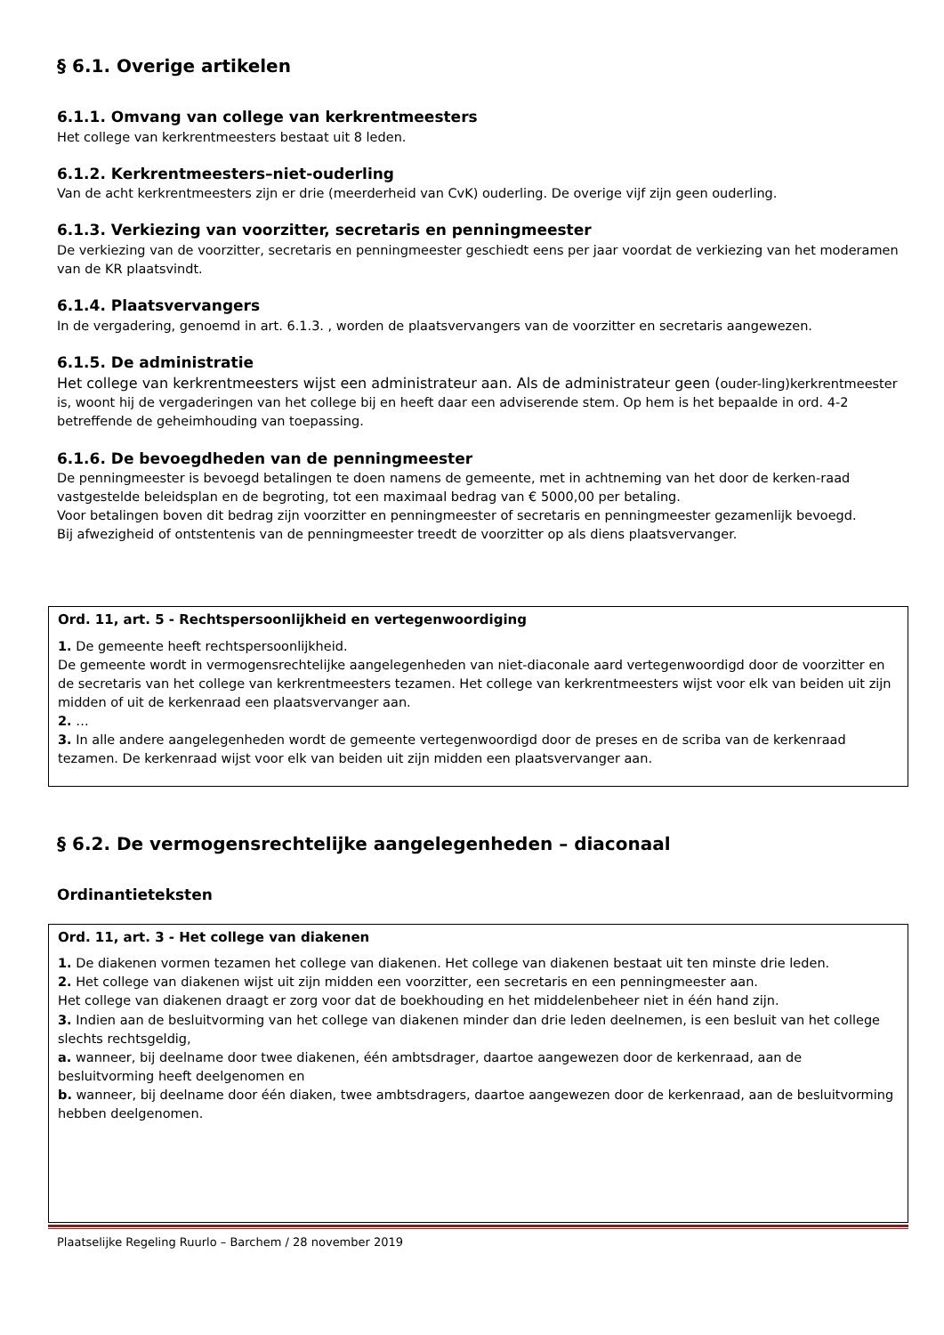§ 6.1. Overige artikelen
6.1.1. Omvang van college van kerkrentmeesters
Het college van kerkrentmeesters bestaat uit 8 leden.
6.1.2. Kerkrentmeesters–niet-ouderling
Van de acht kerkrentmeesters zijn er drie (meerderheid van CvK) ouderling. De overige vijf zijn geen ouderling.
6.1.3. Verkiezing van voorzitter, secretaris en penningmeester
De verkiezing van de voorzitter, secretaris en penningmeester geschiedt eens per jaar voordat de verkiezing van het moderamen van de KR plaatsvindt.
6.1.4. Plaatsvervangers
In de vergadering, genoemd in art. 6.1.3. , worden de plaatsvervangers van de voorzitter en secretaris aangewezen.
6.1.5. De administratie
Het college van kerkrentmeesters wijst een administrateur aan. Als de administrateur geen (ouder-ling)kerkrentmeester is, woont hij de vergaderingen van het college bij en heeft daar een adviserende stem. Op hem is het bepaalde in ord. 4-2 betreffende de geheimhouding van toepassing.
6.1.6. De bevoegdheden van de penningmeester
De penningmeester is bevoegd betalingen te doen namens de gemeente, met in achtneming van het door de kerken-raad vastgestelde beleidsplan en de begroting, tot een maximaal bedrag van € 5000,00 per betaling.
Voor betalingen boven dit bedrag zijn voorzitter en penningmeester of secretaris en penningmeester gezamenlijk bevoegd.
Bij afwezigheid of ontstentenis van de penningmeester treedt de voorzitter op als diens plaatsvervanger.
Ord. 11, art. 5 - Rechtspersoonlijkheid en vertegenwoordiging
1. De gemeente heeft rechtspersoonlijkheid.
De gemeente wordt in vermogensrechtelijke aangelegenheden van niet-diaconale aard vertegenwoordigd door de voorzitter en de secretaris van het college van kerkrentmeesters tezamen. Het college van kerkrentmeesters wijst voor elk van beiden uit zijn midden of uit de kerkenraad een plaatsvervanger aan.
2. …
3. In alle andere aangelegenheden wordt de gemeente vertegenwoordigd door de preses en de scriba van de kerkenraad tezamen. De kerkenraad wijst voor elk van beiden uit zijn midden een plaatsvervanger aan.
§ 6.2. De vermogensrechtelijke aangelegenheden – diaconaal
Ordinantieteksten
Ord. 11, art. 3 - Het college van diakenen
1. De diakenen vormen tezamen het college van diakenen. Het college van diakenen bestaat uit ten minste drie leden.
2. Het college van diakenen wijst uit zijn midden een voorzitter, een secretaris en een penningmeester aan.
Het college van diakenen draagt er zorg voor dat de boekhouding en het middelenbeheer niet in één hand zijn.
3. Indien aan de besluitvorming van het college van diakenen minder dan drie leden deelnemen, is een besluit van het college slechts rechtsgeldig,
a. wanneer, bij deelname door twee diakenen, één ambtsdrager, daartoe aangewezen door de kerkenraad, aan de besluitvorming heeft deelgenomen en
b. wanneer, bij deelname door één diaken, twee ambtsdragers, daartoe aangewezen door de kerkenraad, aan de besluitvorming hebben deelgenomen.
Plaatselijke Regeling Ruurlo – Barchem / 28 november 2019